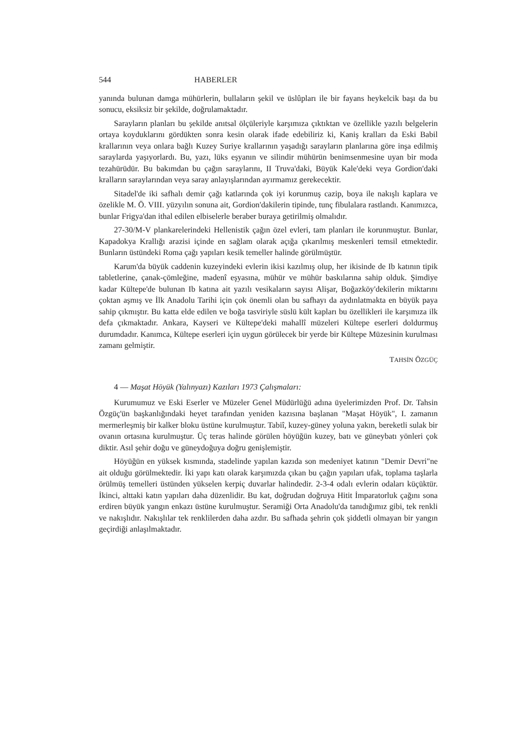544 HABERLER
yanında bulunan damga mühürlerin, bullaların şekil ve üslûpları ile bir fayans heykelcik başı da bu sonucu, eksiksiz bir şekilde, doğrulamaktadır.
Sarayların planları bu şekilde anıtsal ölçüleriyle karşımıza çıktıktan ve özellikle yazılı belgelerin ortaya koyduklarını gördükten sonra kesin olarak ifade edebiliriz ki, Kaniş kralları da Eski Babil krallarının veya onlara bağlı Kuzey Suriye krallarının yaşadığı sarayların planlarına göre inşa edilmiş saraylarda yaşıyorlardı. Bu, yazı, lüks eşyanın ve silindir mühürün benimsenmesine uyan bir moda tezahürüdür. Bu bakımdan bu çağın saraylarını, II Truva'daki, Büyük Kale'deki veya Gordion'daki kralların saraylarından veya saray anlayışlarından ayırmamız gerekecektir.
Sitadel'de iki safhalı demir çağı katlarında çok iyi korunmuş cazip, boya ile nakışlı kaplara ve özelikle M. Ö. VIII. yüzyılın sonuna ait, Gordion'dakilerin tipinde, tunç fibulalara rastlandı. Kanımızca, bunlar Frigya'dan ithal edilen elbiselerle beraber buraya getirilmiş olmalıdır.
27-30/M-V plankarelerindeki Hellenistik çağın özel evleri, tam planları ile korunmuştur. Bunlar, Kapadokya Krallığı arazisi içinde en sağlam olarak açığa çıkarılmış meskenleri temsil etmektedir. Bunların üstündeki Roma çağı yapıları kesik temeller halinde görülmüştür.
Karum'da büyük caddenin kuzeyindeki evlerin ikisi kazılmış olup, her ikisinde de Ib katının tipik tabletlerine, çanak-çömleğine, madenî eşyasına, mühür ve mühür baskılarına sahip olduk. Şimdiye kadar Kültepe'de bulunan Ib katına ait yazılı vesikaların sayısı Alişar, Boğazköy'dekilerin miktarını çoktan aşmış ve İlk Anadolu Tarihi için çok önemli olan bu safhayı da aydınlatmakta en büyük paya sahip çıkmıştır. Bu katta elde edilen ve boğa tasviriyle süslü kült kapları bu özellikleri ile karşımıza ilk defa çıkmaktadır. Ankara, Kayseri ve Kültepe'deki mahallî müzeleri Kültepe eserleri doldurmuş durumdadır. Kanımca, Kültepe eserleri için uygun görülecek bir yerde bir Kültepe Müzesinin kurulması zamanı gelmiştir.
TAHSİN ÖZGÜÇ
4 — Maşat Höyük (Yalınyazı) Kazıları 1973 Çalışmaları:
Kurumumuz ve Eski Eserler ve Müzeler Genel Müdürlüğü adına üyelerimizden Prof. Dr. Tahsin Özgüç'ün başkanlığındaki heyet tarafından yeniden kazısına başlanan "Maşat Höyük", I. zamanın mermerleşmiş bir kalker bloku üstüne kurulmuştur. Tabiî, kuzey-güney yoluna yakın, bereketli sulak bir ovanın ortasına kurulmuştur. Üç teras halinde görülen höyüğün kuzey, batı ve güneybatı yönleri çok diktir. Asıl şehir doğu ve güneydoğuya doğru genişlemiştir.
Höyüğün en yüksek kısmında, stadelinde yapılan kazıda son medeniyet katının "Demir Devri"ne ait olduğu görülmektedir. İki yapı katı olarak karşımızda çıkan bu çağın yapıları ufak, toplama taşlarla örülmüş temelleri üstünden yükselen kerpiç duvarlar halindedir. 2-3-4 odalı evlerin odaları küçüktür. İkinci, alttaki katın yapıları daha düzenlidir. Bu kat, doğrudan doğruya Hitit İmparatorluk çağını sona erdiren büyük yangın enkazı üstüne kurulmuştur. Seramiği Orta Anadolu'da tanıdığımız gibi, tek renkli ve nakışlıdır. Nakışlılar tek renklilerden daha azdır. Bu safhada şehrin çok şiddetli olmayan bir yangın geçirdiği anlaşılmaktadır.